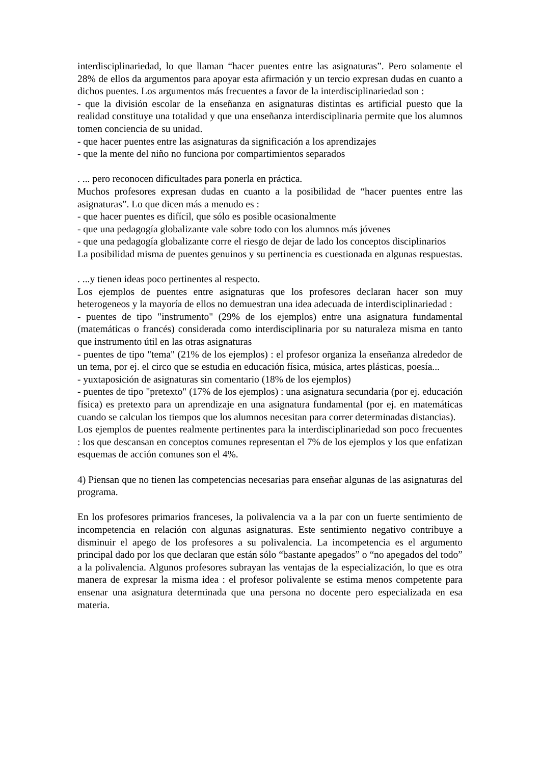interdisciplinariedad, lo que llaman “hacer puentes entre las asignaturas”. Pero solamente el 28% de ellos da argumentos para apoyar esta afirmación y un tercio expresan dudas en cuanto a dichos puentes. Los argumentos más frecuentes a favor de la interdisciplinariedad son :
- que la división escolar de la enseñanza en asignaturas distintas es artificial puesto que la realidad constituye una totalidad y que una enseñanza interdisciplinaria permite que los alumnos tomen conciencia de su unidad.
- que hacer puentes entre las asignaturas da significación a los aprendizajes
- que la mente del niño no funciona por compartimientos separados
. ... pero reconocen dificultades para ponerla en práctica.
Muchos profesores expresan dudas en cuanto a la posibilidad de “hacer puentes entre las asignaturas”. Lo que dicen más a menudo es :
- que hacer puentes es difícil, que sólo es posible ocasionalmente
- que una pedagogía globalizante vale sobre todo con los alumnos más jóvenes
- que una pedagogía globalizante corre el riesgo de dejar de lado los conceptos disciplinarios
La posibilidad misma de puentes genuinos y su pertinencia es cuestionada en algunas respuestas.
. ...y tienen ideas poco pertinentes al respecto.
Los ejemplos de puentes entre asignaturas que los profesores declaran hacer son muy heterogeneos y la mayoría de ellos no demuestran una idea adecuada de interdisciplinariedad :
- puentes de tipo "instrumento" (29% de los ejemplos) entre una asignatura fundamental (matemáticas o francés) considerada como interdisciplinaria por su naturaleza misma en tanto que instrumento útil en las otras asignaturas
- puentes de tipo "tema" (21% de los ejemplos) : el profesor organiza la enseñanza alrededor de un tema, por ej. el circo que se estudia en educación física, música, artes plásticas, poesía...
- yuxtaposición de asignaturas sin comentario (18% de los ejemplos)
- puentes de tipo "pretexto" (17% de los ejemplos) : una asignatura secundaria (por ej. educación física) es pretexto para un aprendizaje en una asignatura fundamental (por ej. en matemáticas cuando se calculan los tiempos que los alumnos necesitan para correr determinadas distancias).
Los ejemplos de puentes realmente pertinentes para la interdisciplinariedad son poco frecuentes : los que descansan en conceptos comunes representan el 7% de los ejemplos y los que enfatizan esquemas de acción comunes son el 4%.
4) Piensan que no tienen las competencias necesarias para enseñar algunas de las asignaturas del programa.
En los profesores primarios franceses, la polivalencia va a la par con un fuerte sentimiento de incompetencia en relación con algunas asignaturas. Este sentimiento negativo contribuye a disminuir el apego de los profesores a su polivalencia. La incompetencia es el argumento principal dado por los que declaran que están sólo “bastante apegados” o “no apegados del todo” a la polivalencia. Algunos profesores subrayan las ventajas de la especialización, lo que es otra manera de expresar la misma idea : el profesor polivalente se estima menos competente para ensenar una asignatura determinada que una persona no docente pero especializada en esa materia.